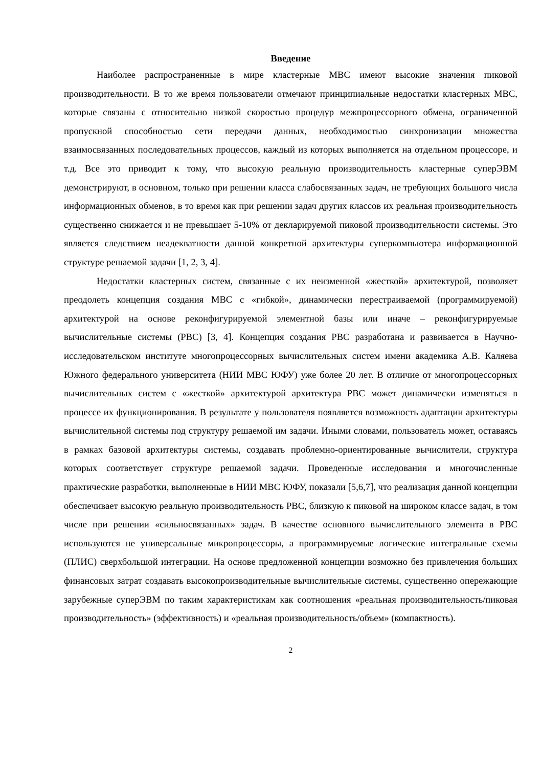Введение
Наиболее распространенные в мире кластерные МВС имеют высокие значения пиковой производительности. В то же время пользователи отмечают принципиальные недостатки кластерных МВС, которые связаны с относительно низкой скоростью процедур межпроцессорного обмена, ограниченной пропускной способностью сети передачи данных, необходимостью синхронизации множества взаимосвязанных последовательных процессов, каждый из которых выполняется на отдельном процессоре, и т.д. Все это приводит к тому, что высокую реальную производительность кластерные суперЭВМ демонстрируют, в основном, только при решении класса слабосвязанных задач, не требующих большого числа информационных обменов, в то время как при решении задач других классов их реальная производительность существенно снижается и не превышает 5-10% от декларируемой пиковой производительности системы. Это является следствием неадекватности данной конкретной архитектуры суперкомпьютера информационной структуре решаемой задачи [1, 2, 3, 4].
Недостатки кластерных систем, связанные с их неизменной «жесткой» архитектурой, позволяет преодолеть концепция создания МВС с «гибкой», динамически перестраиваемой (программируемой) архитектурой на основе реконфигурируемой элементной базы или иначе – реконфигурируемые вычислительные системы (РВС) [3, 4]. Концепция создания РВС разработана и развивается в Научно-исследовательском институте многопроцессорных вычислительных систем имени академика А.В. Каляева Южного федерального университета (НИИ МВС ЮФУ) уже более 20 лет. В отличие от многопроцессорных вычислительных систем с «жесткой» архитектурой архитектура РВС может динамически изменяться в процессе их функционирования. В результате у пользователя появляется возможность адаптации архитектуры вычислительной системы под структуру решаемой им задачи. Иными словами, пользователь может, оставаясь в рамках базовой архитектуры системы, создавать проблемно-ориентированные вычислители, структура которых соответствует структуре решаемой задачи. Проведенные исследования и многочисленные практические разработки, выполненные в НИИ МВС ЮФУ, показали [5,6,7], что реализация данной концепции обеспечивает высокую реальную производительность РВС, близкую к пиковой на широком классе задач, в том числе при решении «сильносвязанных» задач. В качестве основного вычислительного элемента в РВС используются не универсальные микропроцессоры, а программируемые логические интегральные схемы (ПЛИС) сверхбольшой интеграции. На основе предложенной концепции возможно без привлечения больших финансовых затрат создавать высокопроизводительные вычислительные системы, существенно опережающие зарубежные суперЭВМ по таким характеристикам как соотношения «реальная производительность/пиковая производительность» (эффективность) и «реальная производительность/объем» (компактность).
2